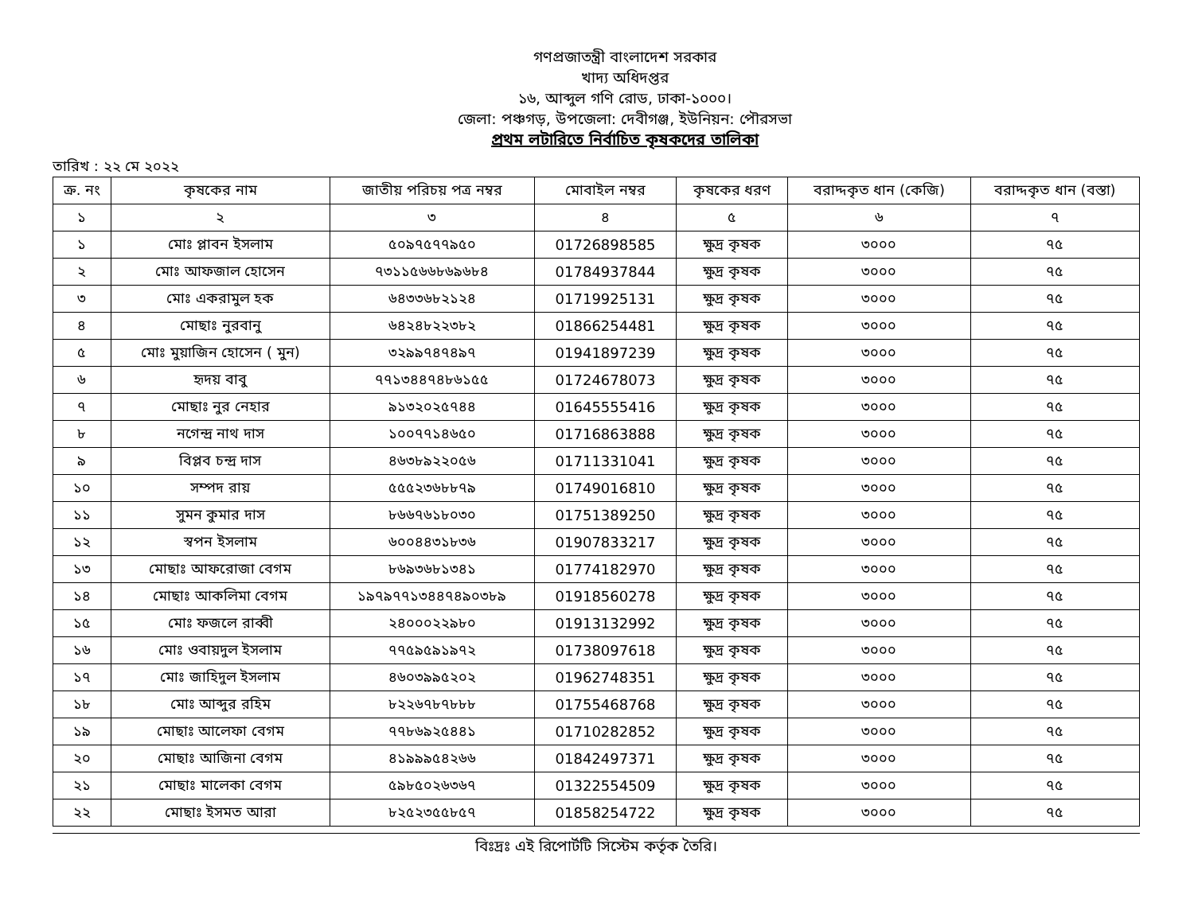গণপ্রজাতন্ত্রী বাংলাদেশ সরকার
খাদ্য অধিদপ্তর
১৬, আব্দুল গণি রোড, ঢাকা-১০০০।
জেলা: পঞ্চগড়, উপজেলা: দেবীগঞ্জ, ইউনিয়ন: পৌরসভা
প্রথম লটারিতে নির্বাচিত কৃষকদের তালিকা
তারিখ : ২২ মে ২০২২
| ক্র. নং | কৃষকের নাম | জাতীয় পরিচয় পত্র নম্বর | মোবাইল নম্বর | কৃষকের ধরণ | বরাদ্দকৃত ধান (কেজি) | বরাদ্দকৃত ধান (বস্তা) |
| --- | --- | --- | --- | --- | --- | --- |
| ১ | ২ | ৩ | ৪ | ৫ | ৬ | ৭ |
| ১ | মোঃ প্লাবন ইসলাম | ৫০৯৭৫৭৭৯৫০ | 01726898585 | ক্ষুদ্র কৃষক | ৩০০০ | ৭৫ |
| ২ | মোঃ আফজাল হোসেন | ৭৩১১৫৬৬৮৬৯৬৮৪ | 01784937844 | ক্ষুদ্র কৃষক | ৩০০০ | ৭৫ |
| ৩ | মোঃ একরামুল হক | ৬৪৩৩৬৮২১২৪ | 01719925131 | ক্ষুদ্র কৃষক | ৩০০০ | ৭৫ |
| ৪ | মোছাঃ নুরবানু | ৬৪২৪৮২২৩৮২ | 01866254481 | ক্ষুদ্র কৃষক | ৩০০০ | ৭৫ |
| ৫ | মোঃ মুয়াজিন হোসেন ( মুন) | ৩২৯৯৭৪৭৪৯৭ | 01941897239 | ক্ষুদ্র কৃষক | ৩০০০ | ৭৫ |
| ৬ | হৃদয় বাবু | ৭৭১৩৪৪৭৪৮৬১৫৫ | 01724678073 | ক্ষুদ্র কৃষক | ৩০০০ | ৭৫ |
| ৭ | মোছাঃ নুর নেহার | ৯১৩২০২৫৭৪৪ | 01645555416 | ক্ষুদ্র কৃষক | ৩০০০ | ৭৫ |
| ৮ | নগেন্দ্র নাথ দাস | ১০০৭৭১৪৬৫০ | 01716863888 | ক্ষুদ্র কৃষক | ৩০০০ | ৭৫ |
| ৯ | বিপ্লব চন্দ্র দাস | ৪৬৩৮৯২২০৫৬ | 01711331041 | ক্ষুদ্র কৃষক | ৩০০০ | ৭৫ |
| ১০ | সম্পদ রায় | ৫৫৫২৩৬৮৮৭৯ | 01749016810 | ক্ষুদ্র কৃষক | ৩০০০ | ৭৫ |
| ১১ | সুমন কুমার দাস | ৮৬৬৭৬১৮০৩০ | 01751389250 | ক্ষুদ্র কৃষক | ৩০০০ | ৭৫ |
| ১২ | স্বপন ইসলাম | ৬০০৪৪৩১৮৩৬ | 01907833217 | ক্ষুদ্র কৃষক | ৩০০০ | ৭৫ |
| ১৩ | মোছাঃ আফরোজা বেগম | ৮৬৯৩৬৮১৩৪১ | 01774182970 | ক্ষুদ্র কৃষক | ৩০০০ | ৭৫ |
| ১৪ | মোছাঃ আকলিমা বেগম | ১৯৭৯৭৭১৩৪৪৭৪৯০৩৮৯ | 01918560278 | ক্ষুদ্র কৃষক | ৩০০০ | ৭৫ |
| ১৫ | মোঃ ফজলে রাব্বী | ২৪০০০২২৯৮০ | 01913132992 | ক্ষুদ্র কৃষক | ৩০০০ | ৭৫ |
| ১৬ | মোঃ ওবায়দুল ইসলাম | ৭৭৫৯৫৯১৯৭২ | 01738097618 | ক্ষুদ্র কৃষক | ৩০০০ | ৭৫ |
| ১৭ | মোঃ জাহিদুল ইসলাম | ৪৬০৩৯৯৫২০২ | 01962748351 | ক্ষুদ্র কৃষক | ৩০০০ | ৭৫ |
| ১৮ | মোঃ আব্দুর রহিম | ৮২২৬৭৮৭৮৮৮ | 01755468768 | ক্ষুদ্র কৃষক | ৩০০০ | ৭৫ |
| ১৯ | মোছাঃ আলেফা বেগম | ৭৭৮৬৯২৫৪৪১ | 01710282852 | ক্ষুদ্র কৃষক | ৩০০০ | ৭৫ |
| ২০ | মোছাঃ আজিনা বেগম | ৪১৯৯৯৫৪২৬৬ | 01842497371 | ক্ষুদ্র কৃষক | ৩০০০ | ৭৫ |
| ২১ | মোছাঃ মালেকা বেগম | ৫৯৮৫০২৬৩৬৭ | 01322554509 | ক্ষুদ্র কৃষক | ৩০০০ | ৭৫ |
| ২২ | মোছাঃ ইসমত আরা | ৮২৫২৩৫৫৮৫৭ | 01858254722 | ক্ষুদ্র কৃষক | ৩০০০ | ৭৫ |
বিঃদ্রঃ এই রিপোর্টটি সিস্টেম কর্তৃক তৈরি।